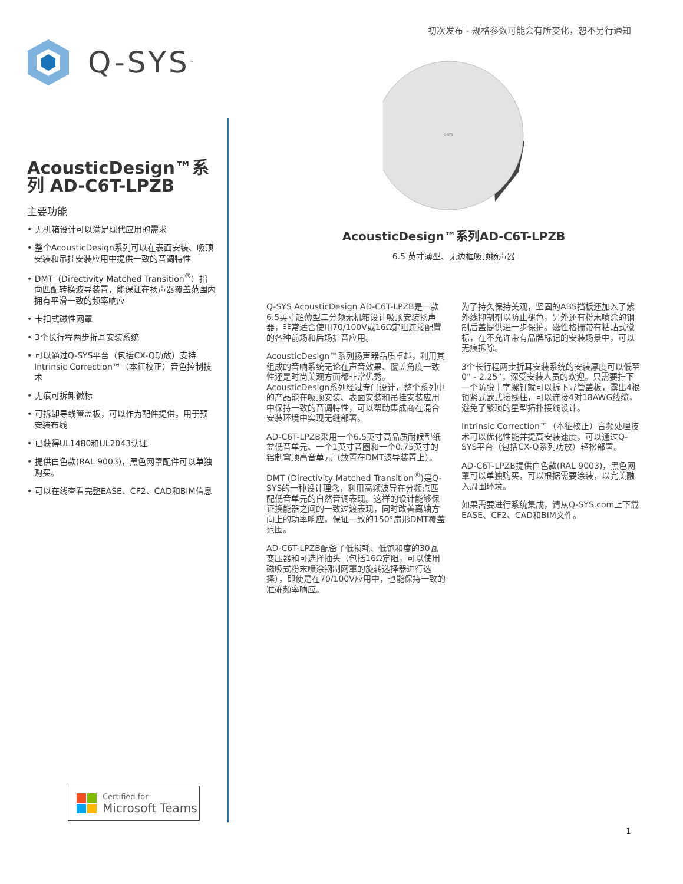初次发布 - 规格参数可能会有所变化，恕不另行通知
Q-SYS<sup>™</sup>
AcousticDesign™系列 AD-C6T-LPZB
主要功能
• 无机箱设计可以满足现代应用的需求
• 整个AcousticDesign系列可以在表面安装、吸顶安装和吊挂安装应用中提供一致的音调特性
• DMT（Directivity Matched Transition<sup>®</sup>）指向匹配转换波导装置，能保证在扬声器覆盖范围内拥有平滑一致的频率响应
• 卡扣式磁性网罩
• 3个长行程两步折耳安装系统
• 可以通过Q-SYS平台（包括CX-Q功放）支持Intrinsic Correction™（本征校正）音色控制技术
• 无痕可拆卸徽标
• 可拆卸导线管盖板，可以作为配件提供，用于预安装布线
• 已获得UL1480和UL2043认证
• 提供白色款(RAL 9003)，黑色网罩配件可以单独购买。
• 可以在线查看完整EASE、CF2、CAD和BIM信息
Q-SYS
AcousticDesign™系列AD-C6T-LPZB
6.5 英寸薄型、无边框吸顶扬声器
Q-SYS AcousticDesign AD-C6T-LPZB是一款6.5英寸超薄型二分频无机箱设计吸顶安装扬声器，非常适合使用70/100V或16Ω定阻连接配置的各种前场和后场扩音应用。
AcousticDesign™系列扬声器品质卓越，利用其组成的音响系统无论在声音效果、覆盖角度一致性还是时尚美观方面都非常优秀。AcousticDesign系列经过专门设计，整个系列中的产品能在吸顶安装、表面安装和吊挂安装应用中保持一致的音调特性，可以帮助集成商在混合安装环境中实现无缝部署。
AD-C6T-LPZB采用一个6.5英寸高品质耐候型纸盆低音单元、一个1英寸音圈和一个0.75英寸的铝制穹顶高音单元（放置在DMT波导装置上）。
DMT (Directivity Matched Transition<sup>®</sup>)是Q-SYS的一种设计理念，利用高频波导在分频点匹配低音单元的自然音调表现。这样的设计能够保证换能器之间的一致过渡表现，同时改善离轴方向上的功率响应，保证一致的150°扇形DMT覆盖范围。
AD-C6T-LPZB配备了低损耗、低饱和度的30瓦变压器和可选择抽头（包括16Ω定阻，可以使用磁吸式粉末喷涂钢制网罩的旋转选择器进行选择），即使是在70/100V应用中，也能保持一致的准确频率响应。
为了持久保持美观，坚固的ABS挡板还加入了紫外线抑制剂以防止褪色，另外还有粉末喷涂的钢制后盖提供进一步保护。磁性格栅带有粘贴式徽标，在不允许带有品牌标记的安装场景中，可以无痕拆除。
3个长行程两步折耳安装系统的安装厚度可以低至0” - 2.25”，深受安装人员的欢迎。只需要拧下一个防脱十字螺钉就可以拆下导管盖板，露出4根锁紧式欧式接线柱，可以连接4对18AWG线缆，避免了繁琐的星型拓扑接线设计。
Intrinsic Correction™（本征校正）音频处理技术可以优化性能并提高安装速度，可以通过Q-SYS平台（包括CX-Q系列功放）轻松部署。
AD-C6T-LPZB提供白色款(RAL 9003)，黑色网罩可以单独购买，可以根据需要涂装，以完美融入周围环境。
如果需要进行系统集成，请从Q-SYS.com上下载EASE、CF2、CAD和BIM文件。
Certified for
Microsoft Teams
1